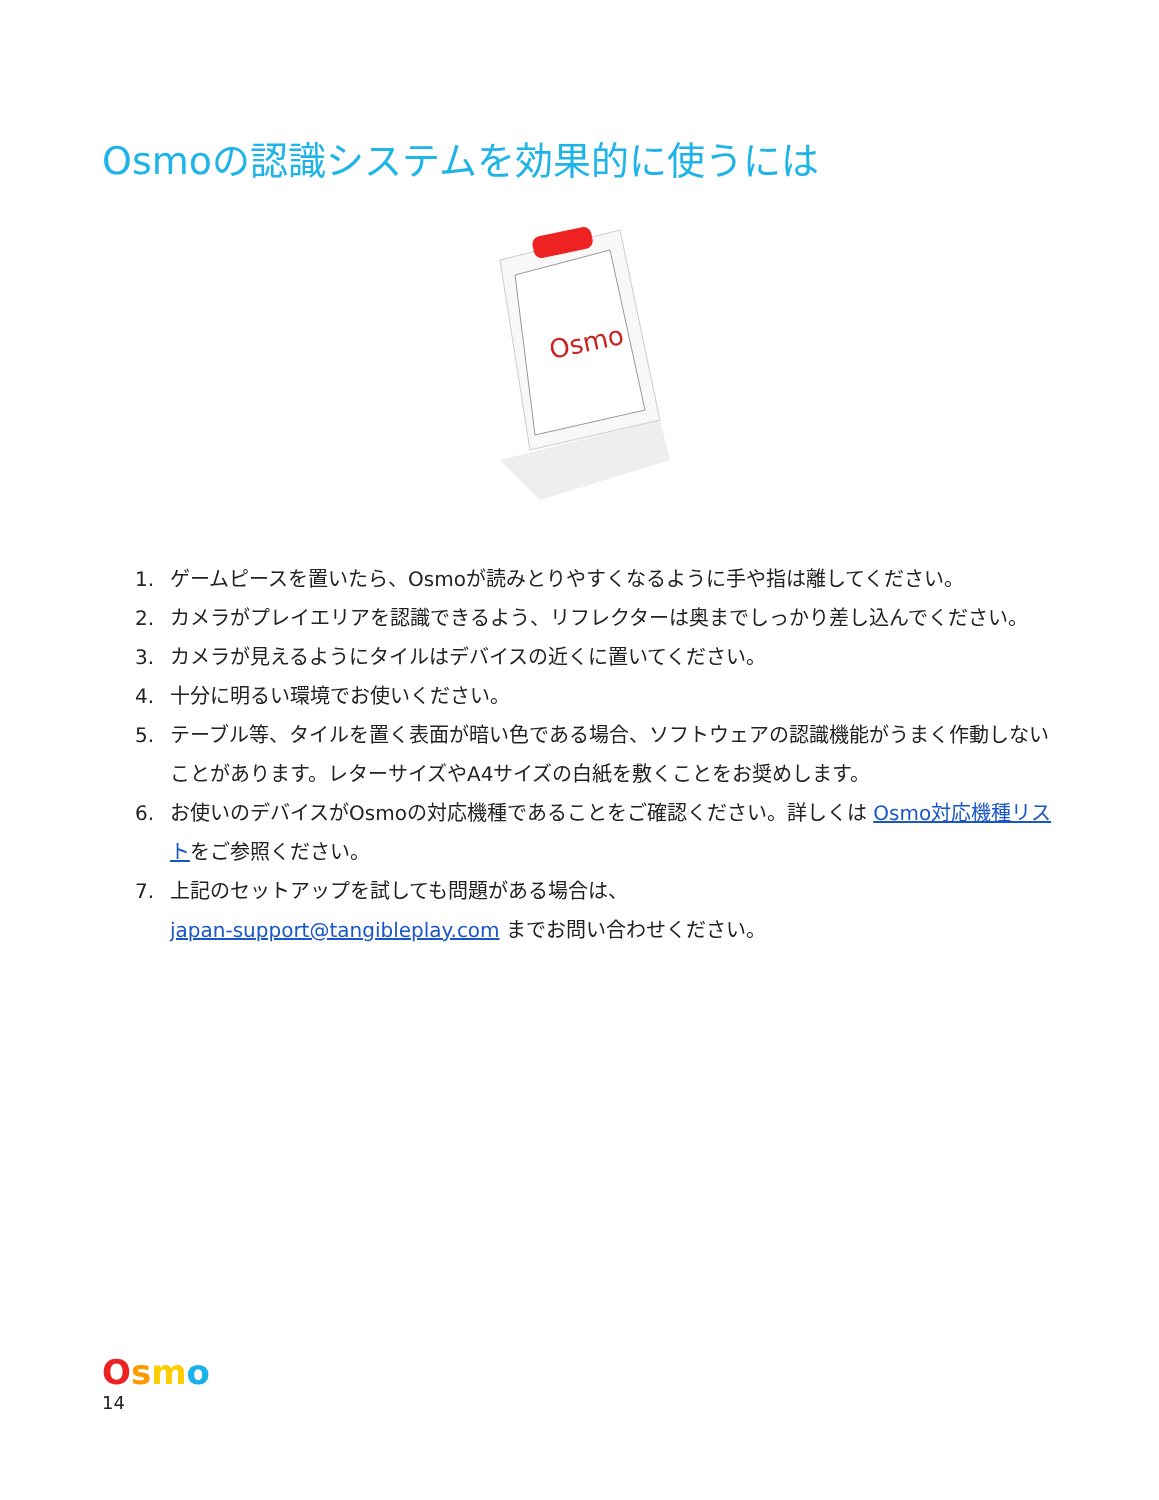Osmoの認識システムを効果的に使うには
Osmo
1. ゲームピースを置いたら、Osmoが読みとりやすくなるように手や指は離してください。
2. カメラがプレイエリアを認識できるよう、リフレクターは奥までしっかり差し込んでください。
3. カメラが見えるようにタイルはデバイスの近くに置いてください。
4. 十分に明るい環境でお使いください。
5. テーブル等、タイルを置く表面が暗い色である場合、ソフトウェアの認識機能がうまく作動しないことがあります。レターサイズやA4サイズの白紙を敷くことをお奨めします。
6. お使いのデバイスがOsmoの対応機種であることをご確認ください。詳しくは Osmo対応機種リストをご参照ください。
7. 上記のセットアップを試しても問題がある場合は、
japan-support@tangibleplay.com までお問い合わせください。
Osmo
14